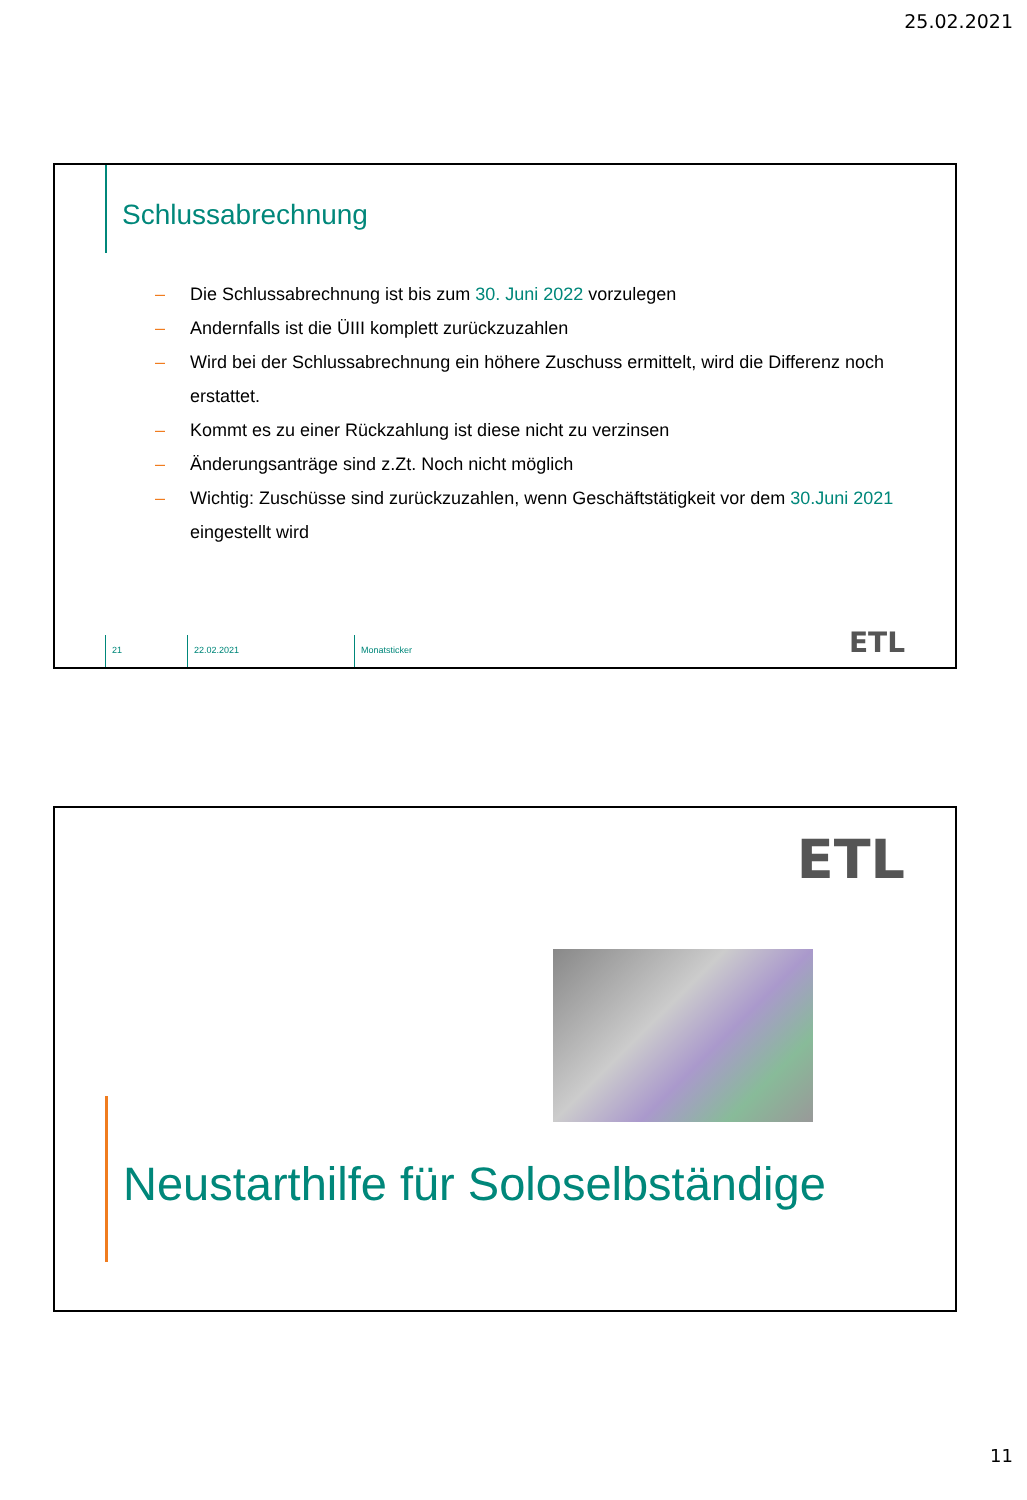25.02.2021
Schlussabrechnung
– Die Schlussabrechnung ist bis zum 30. Juni 2022 vorzulegen
– Andernfalls ist die ÜIII komplett zurückzuzahlen
– Wird bei der Schlussabrechnung ein höhere Zuschuss ermittelt, wird die Differenz noch erstattet.
– Kommt es zu einer Rückzahlung ist diese nicht zu verzinsen
– Änderungsanträge sind z.Zt. Noch nicht möglich
– Wichtig: Zuschüsse sind zurückzuzahlen, wenn Geschäftstätigkeit vor dem 30.Juni 2021 eingestellt wird
21 22.02.2021 Monatsticker
ETL
ETL
Neustarthilfe für Soloselbständige
11